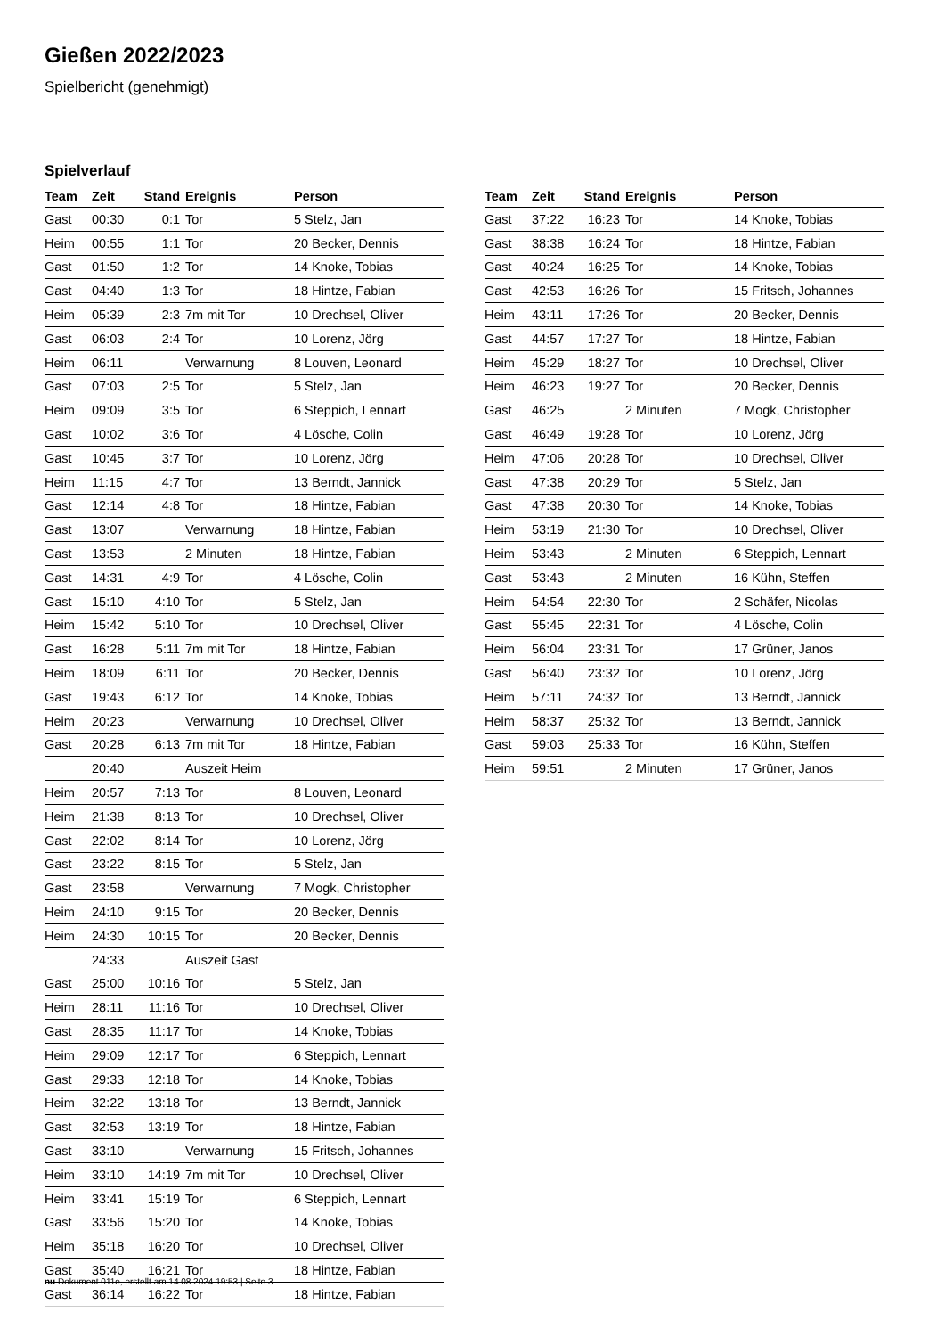Gießen 2022/2023
Spielbericht (genehmigt)
Spielverlauf
| Team | Zeit | Stand | Ereignis | Person |
| --- | --- | --- | --- | --- |
| Gast | 00:30 | 0:1 | Tor | 5 Stelz, Jan |
| Heim | 00:55 | 1:1 | Tor | 20 Becker, Dennis |
| Gast | 01:50 | 1:2 | Tor | 14 Knoke, Tobias |
| Gast | 04:40 | 1:3 | Tor | 18 Hintze, Fabian |
| Heim | 05:39 | 2:3 | 7m mit Tor | 10 Drechsel, Oliver |
| Gast | 06:03 | 2:4 | Tor | 10 Lorenz, Jörg |
| Heim | 06:11 | | Verwarnung | 8 Louven, Leonard |
| Gast | 07:03 | 2:5 | Tor | 5 Stelz, Jan |
| Heim | 09:09 | 3:5 | Tor | 6 Steppich, Lennart |
| Gast | 10:02 | 3:6 | Tor | 4 Lösche, Colin |
| Gast | 10:45 | 3:7 | Tor | 10 Lorenz, Jörg |
| Heim | 11:15 | 4:7 | Tor | 13 Berndt, Jannick |
| Gast | 12:14 | 4:8 | Tor | 18 Hintze, Fabian |
| Gast | 13:07 | | Verwarnung | 18 Hintze, Fabian |
| Gast | 13:53 | | 2 Minuten | 18 Hintze, Fabian |
| Gast | 14:31 | 4:9 | Tor | 4 Lösche, Colin |
| Gast | 15:10 | 4:10 | Tor | 5 Stelz, Jan |
| Heim | 15:42 | 5:10 | Tor | 10 Drechsel, Oliver |
| Gast | 16:28 | 5:11 | 7m mit Tor | 18 Hintze, Fabian |
| Heim | 18:09 | 6:11 | Tor | 20 Becker, Dennis |
| Gast | 19:43 | 6:12 | Tor | 14 Knoke, Tobias |
| Heim | 20:23 | | Verwarnung | 10 Drechsel, Oliver |
| Gast | 20:28 | 6:13 | 7m mit Tor | 18 Hintze, Fabian |
| | 20:40 | | Auszeit Heim | |
| Heim | 20:57 | 7:13 | Tor | 8 Louven, Leonard |
| Heim | 21:38 | 8:13 | Tor | 10 Drechsel, Oliver |
| Gast | 22:02 | 8:14 | Tor | 10 Lorenz, Jörg |
| Gast | 23:22 | 8:15 | Tor | 5 Stelz, Jan |
| Gast | 23:58 | | Verwarnung | 7 Mogk, Christopher |
| Heim | 24:10 | 9:15 | Tor | 20 Becker, Dennis |
| Heim | 24:30 | 10:15 | Tor | 20 Becker, Dennis |
| | 24:33 | | Auszeit Gast | |
| Gast | 25:00 | 10:16 | Tor | 5 Stelz, Jan |
| Heim | 28:11 | 11:16 | Tor | 10 Drechsel, Oliver |
| Gast | 28:35 | 11:17 | Tor | 14 Knoke, Tobias |
| Heim | 29:09 | 12:17 | Tor | 6 Steppich, Lennart |
| Gast | 29:33 | 12:18 | Tor | 14 Knoke, Tobias |
| Heim | 32:22 | 13:18 | Tor | 13 Berndt, Jannick |
| Gast | 32:53 | 13:19 | Tor | 18 Hintze, Fabian |
| Gast | 33:10 | | Verwarnung | 15 Fritsch, Johannes |
| Heim | 33:10 | 14:19 | 7m mit Tor | 10 Drechsel, Oliver |
| Heim | 33:41 | 15:19 | Tor | 6 Steppich, Lennart |
| Gast | 33:56 | 15:20 | Tor | 14 Knoke, Tobias |
| Heim | 35:18 | 16:20 | Tor | 10 Drechsel, Oliver |
| Gast | 35:40 | 16:21 | Tor | 18 Hintze, Fabian |
| Gast | 36:14 | 16:22 | Tor | 18 Hintze, Fabian |
| Team | Zeit | Stand | Ereignis | Person |
| --- | --- | --- | --- | --- |
| Gast | 37:22 | 16:23 | Tor | 14 Knoke, Tobias |
| Gast | 38:38 | 16:24 | Tor | 18 Hintze, Fabian |
| Gast | 40:24 | 16:25 | Tor | 14 Knoke, Tobias |
| Gast | 42:53 | 16:26 | Tor | 15 Fritsch, Johannes |
| Heim | 43:11 | 17:26 | Tor | 20 Becker, Dennis |
| Gast | 44:57 | 17:27 | Tor | 18 Hintze, Fabian |
| Heim | 45:29 | 18:27 | Tor | 10 Drechsel, Oliver |
| Heim | 46:23 | 19:27 | Tor | 20 Becker, Dennis |
| Gast | 46:25 | | 2 Minuten | 7 Mogk, Christopher |
| Gast | 46:49 | 19:28 | Tor | 10 Lorenz, Jörg |
| Heim | 47:06 | 20:28 | Tor | 10 Drechsel, Oliver |
| Gast | 47:38 | 20:29 | Tor | 5 Stelz, Jan |
| Gast | 47:38 | 20:30 | Tor | 14 Knoke, Tobias |
| Heim | 53:19 | 21:30 | Tor | 10 Drechsel, Oliver |
| Heim | 53:43 | | 2 Minuten | 6 Steppich, Lennart |
| Gast | 53:43 | | 2 Minuten | 16 Kühn, Steffen |
| Heim | 54:54 | 22:30 | Tor | 2 Schäfer, Nicolas |
| Gast | 55:45 | 22:31 | Tor | 4 Lösche, Colin |
| Heim | 56:04 | 23:31 | Tor | 17 Grüner, Janos |
| Gast | 56:40 | 23:32 | Tor | 10 Lorenz, Jörg |
| Heim | 57:11 | 24:32 | Tor | 13 Berndt, Jannick |
| Heim | 58:37 | 25:32 | Tor | 13 Berndt, Jannick |
| Gast | 59:03 | 25:33 | Tor | 16 Kühn, Steffen |
| Heim | 59:51 | | 2 Minuten | 17 Grüner, Janos |
nu.Dokument 011e, erstellt am 14.08.2024 19:53 | Seite 3